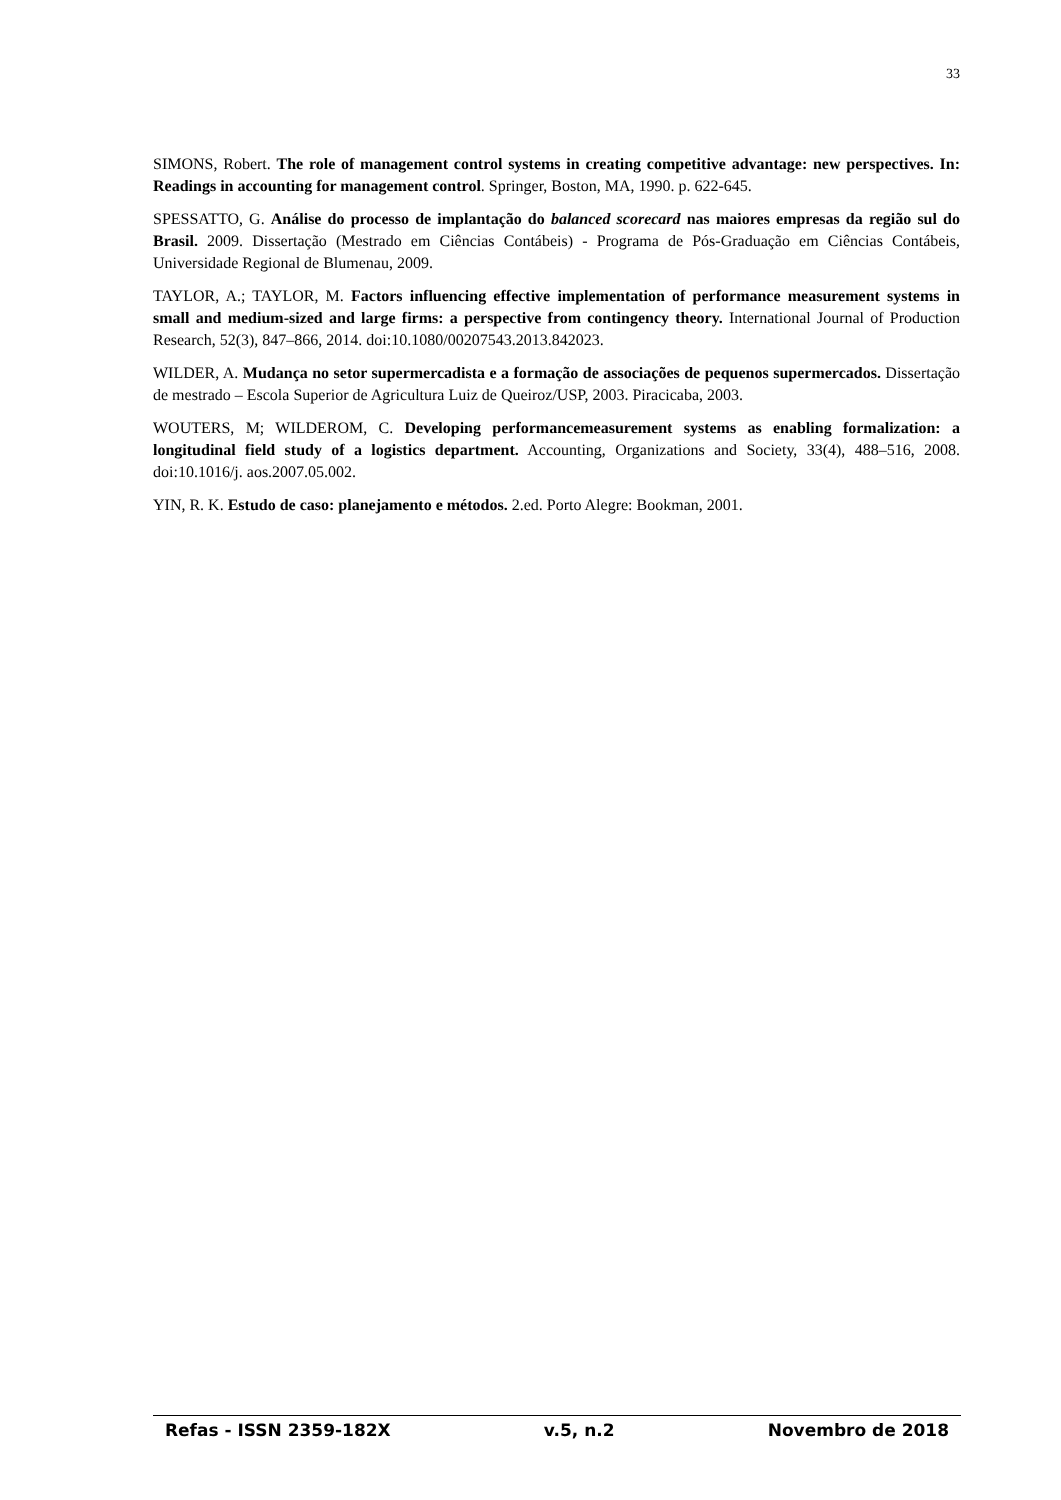33
SIMONS, Robert. The role of management control systems in creating competitive advantage: new perspectives. In: Readings in accounting for management control. Springer, Boston, MA, 1990. p. 622-645.
SPESSATTO, G. Análise do processo de implantação do balanced scorecard nas maiores empresas da região sul do Brasil. 2009. Dissertação (Mestrado em Ciências Contábeis) - Programa de Pós-Graduação em Ciências Contábeis, Universidade Regional de Blumenau, 2009.
TAYLOR, A.; TAYLOR, M. Factors influencing effective implementation of performance measurement systems in small and medium-sized and large firms: a perspective from contingency theory. International Journal of Production Research, 52(3), 847–866, 2014. doi:10.1080/00207543.2013.842023.
WILDER, A. Mudança no setor supermercadista e a formação de associações de pequenos supermercados. Dissertação de mestrado – Escola Superior de Agricultura Luiz de Queiroz/USP, 2003. Piracicaba, 2003.
WOUTERS, M; WILDEROM, C. Developing performancemeasurement systems as enabling formalization: a longitudinal field study of a logistics department. Accounting, Organizations and Society, 33(4), 488–516, 2008. doi:10.1016/j. aos.2007.05.002.
YIN, R. K. Estudo de caso: planejamento e métodos. 2.ed. Porto Alegre: Bookman, 2001.
Refas - ISSN 2359-182X v.5, n.2 Novembro de 2018